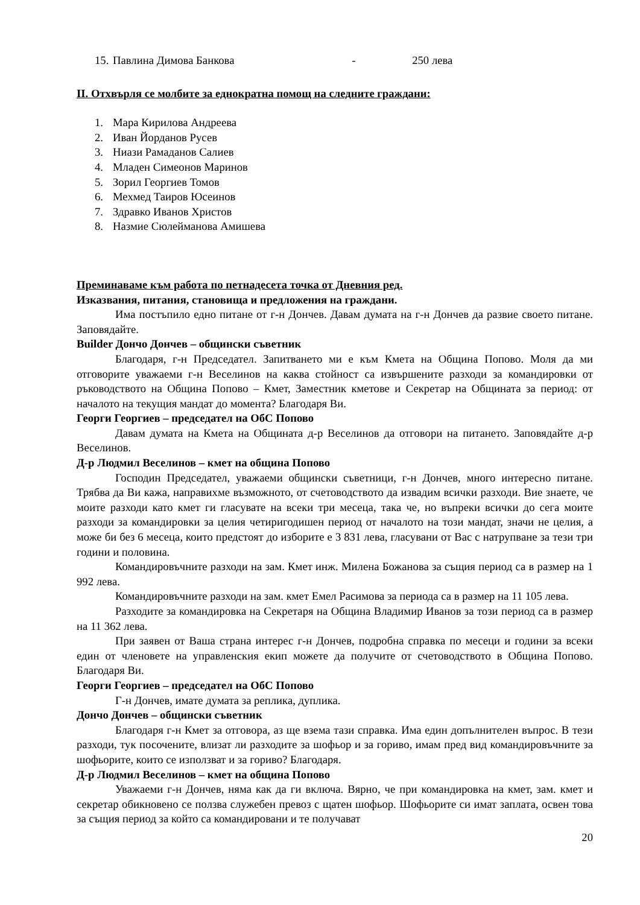15. Павлина Димова Банкова - 250 лева
II. Отхвърля се молбите за еднократна помощ на следните граждани:
1. Мара Кирилова Андреева
2. Иван Йорданов Русев
3. Ниази Рамаданов Салиев
4. Младен Симеонов Маринов
5. Зорил Георгиев Томов
6. Мехмед Таиров Юсеинов
7. Здравко Иванов Христов
8. Назмие Сюлейманова Амишева
Преминаваме към работа по петнадесета точка от Дневния ред.
Изказвания, питания, становища и предложения на граждани.
Има постъпило едно питане от г-н Дончев. Давам думата на г-н Дончев да развие своето питане. Заповядайте.
Builder Дончо Дончев – общински съветник
Благодаря, г-н Председател. Запитването ми е към Кмета на Община Попово. Моля да ми отговорите уважаеми г-н Веселинов на каква стойност са извършените разходи за командировки от ръководството на Община Попово – Кмет, Заместник кметове и Секретар на Общината за период: от началото на текущия мандат до момента? Благодаря Ви.
Георги Георгиев – председател на ОбС Попово
Давам думата на Кмета на Общината д-р Веселинов да отговори на питането. Заповядайте д-р Веселинов.
Д-р Людмил Веселинов – кмет на община Попово
Господин Председател, уважаеми общински съветници, г-н Дончев, много интересно питане. Трябва да Ви кажа, направихме възможното, от счетоводството да извадим всички разходи. Вие знаете, че моите разходи като кмет ги гласувате на всеки три месеца, така че, но въпреки всички до сега моите разходи за командировки за целия четиригодишен период от началото на този мандат, значи не целия, а може би без 6 месеца, които предстоят до изборите е 3 831 лева, гласувани от Вас с натрупване за тези три години и половина.
Командировъчните разходи на зам. Кмет инж. Милена Божанова за същия период са в размер на 1 992 лева.
Командировъчните разходи на зам. кмет Емел Расимова за периода са в размер на 11 105 лева.
Разходите за командировка на Секретаря на Община Владимир Иванов за този период са в размер на 11 362 лева.
При заявен от Ваша страна интерес г-н Дончев, подробна справка по месеци и години за всеки един от членовете на управленския екип можете да получите от счетоводството в Община Попово. Благодаря Ви.
Георги Георгиев – председател на ОбС Попово
Г-н Дончев, имате думата за реплика, дуплика.
Дончо Дончев – общински съветник
Благодаря г-н Кмет за отговора, аз ще взема тази справка. Има един допълнителен въпрос. В тези разходи, тук посочените, влизат ли разходите за шофьор и за гориво, имам пред вид командировъчните за шофьорите, които се използват и за гориво? Благодаря.
Д-р Людмил Веселинов – кмет на община Попово
Уважаеми г-н Дончев, няма как да ги включа. Вярно, че при командировка на кмет, зам. кмет и секретар обикновено се ползва служебен превоз с щатен шофьор. Шофьорите си имат заплата, освен това за същия период за който са командировани и те получават
20